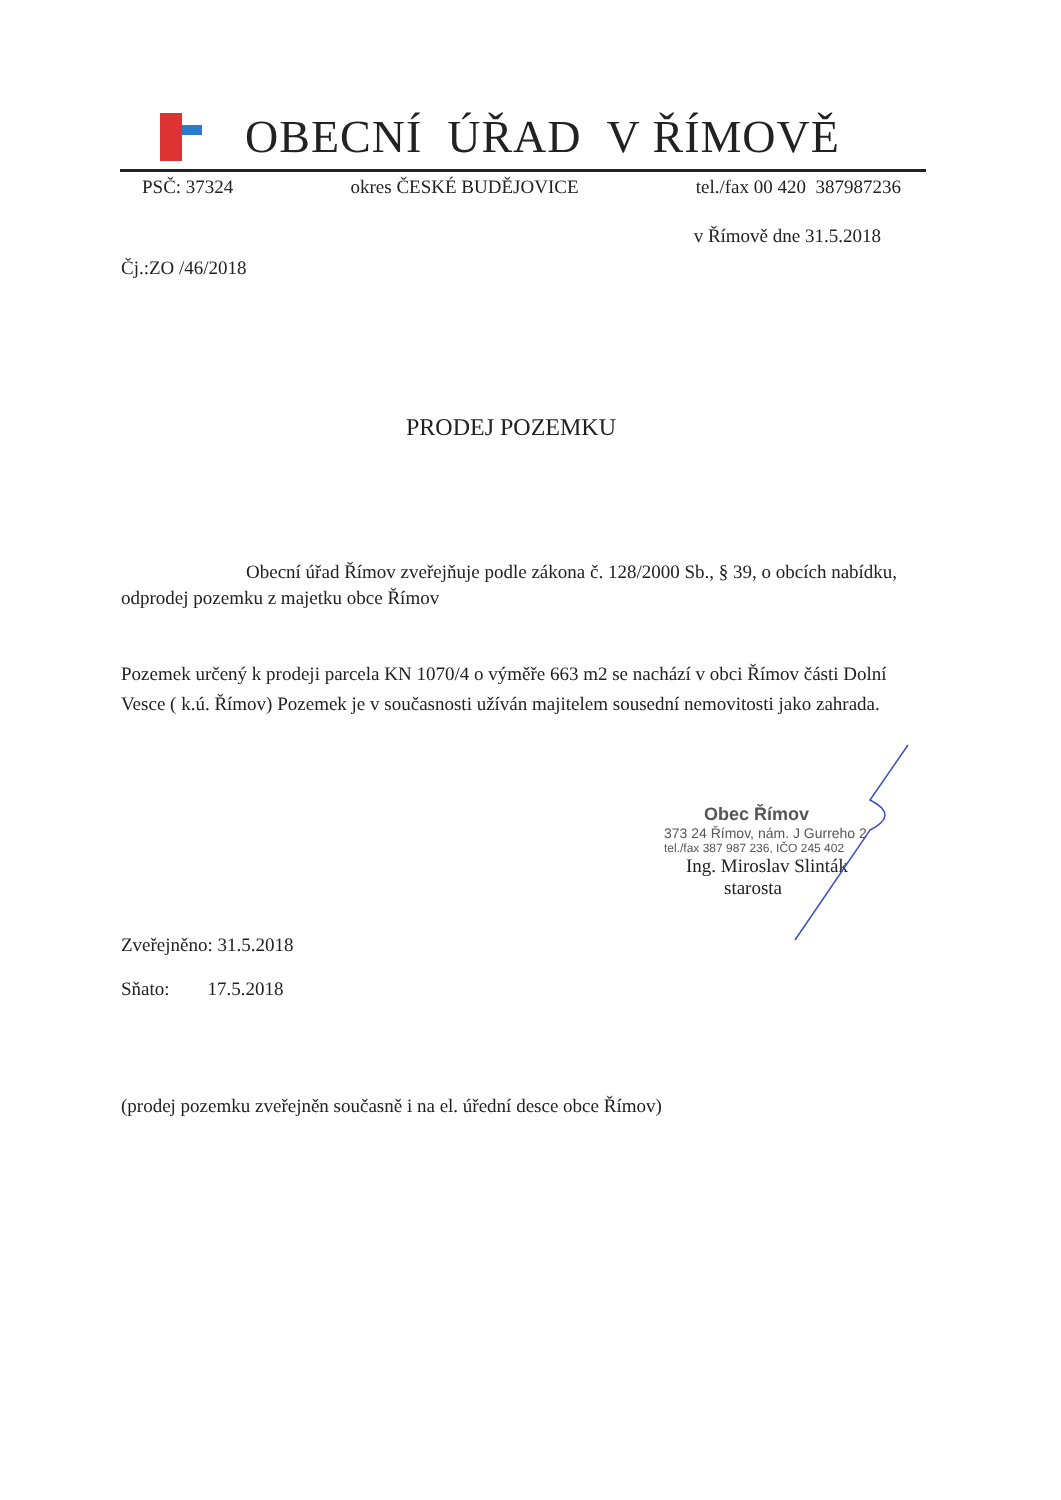OBECNÍ ÚŘAD V ŘÍMOVĚ
PSČ: 37324 okres ČESKÉ BUDĚJOVICE tel./fax 00 420 387987236
v Římově dne 31.5.2018
Čj.:ZO /46/2018
PRODEJ POZEMKU
Obecní úřad Římov zveřejňuje podle zákona č. 128/2000 Sb., § 39, o obcích nabídku, odprodej pozemku z majetku obce Římov
Pozemek určený k prodeji parcela KN 1070/4 o výměře 663 m2 se nachází v obci Římov části Dolní Vesce ( k.ú. Římov) Pozemek je v současnosti užíván majitelem sousední nemovitosti jako zahrada.
Obec Římov
373 24 Římov, nám. J Gurreho 2
tel./fax 387 987 236, IČO 245 402
Ing. Miroslav Slinták
starosta
Zveřejněno: 31.5.2018
Sňato: 17.5.2018
(prodej pozemku zveřejněn současně i na el. úřední desce obce Římov)